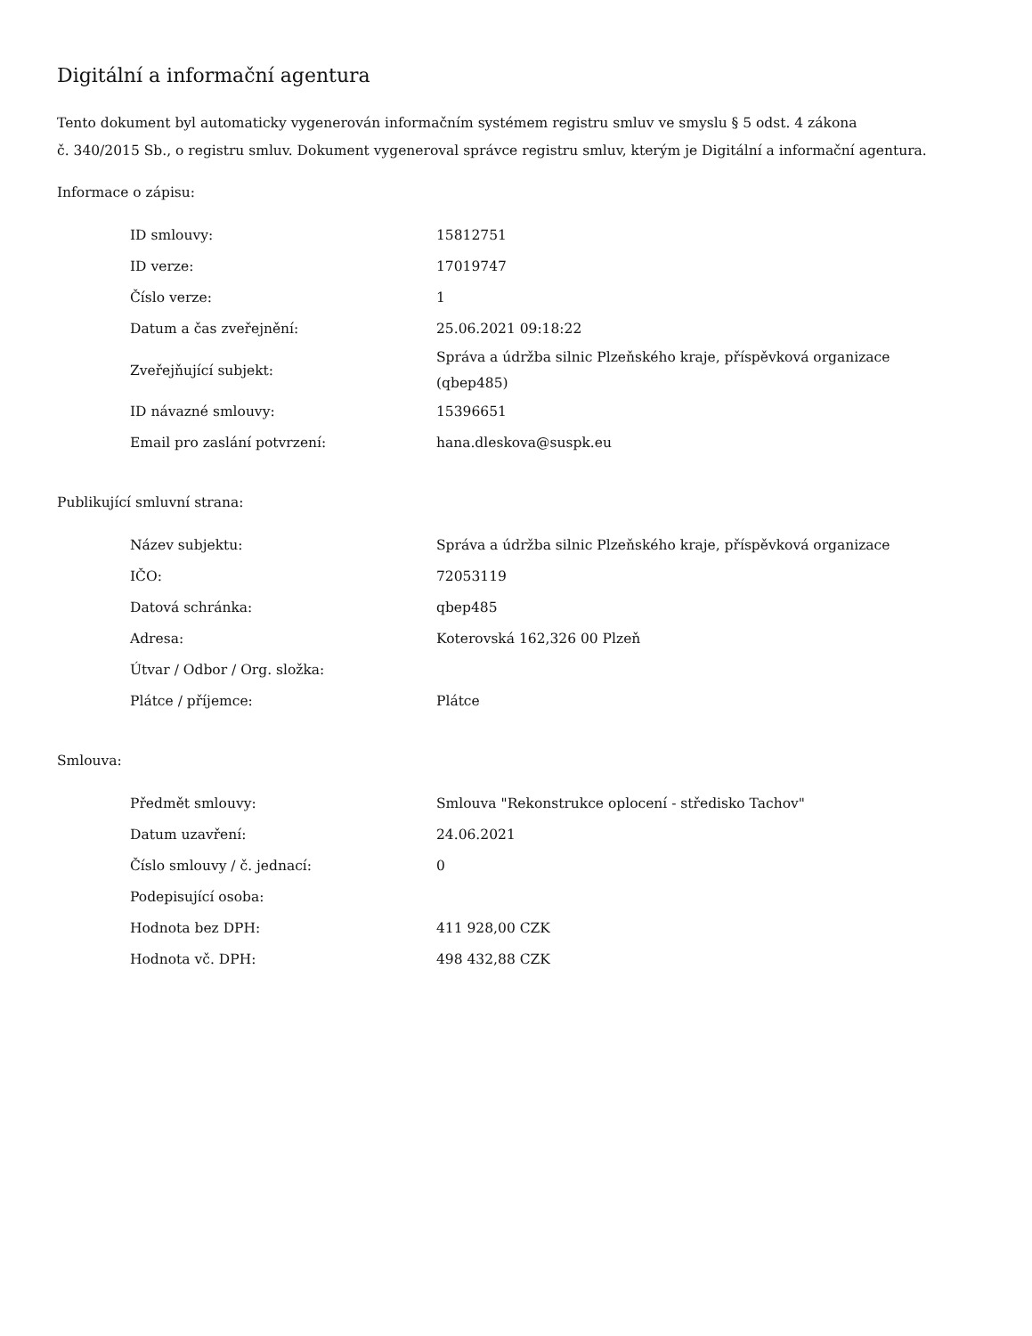Digitální a informační agentura
Tento dokument byl automaticky vygenerován informačním systémem registru smluv ve smyslu § 5 odst. 4 zákona
č. 340/2015 Sb., o registru smluv. Dokument vygeneroval správce registru smluv, kterým je Digitální a informační agentura.
Informace o zápisu:
| ID smlouvy: | 15812751 |
| ID verze: | 17019747 |
| Číslo verze: | 1 |
| Datum a čas zveřejnění: | 25.06.2021 09:18:22 |
| Zveřejňující subjekt: | Správa a údržba silnic Plzeňského kraje, příspěvková organizace (qbep485) |
| ID návazné smlouvy: | 15396651 |
| Email pro zaslání potvrzení: | hana.dleskova@suspk.eu |
Publikující smluvní strana:
| Název subjektu: | Správa a údržba silnic Plzeňského kraje, příspěvková organizace |
| IČO: | 72053119 |
| Datová schránka: | qbep485 |
| Adresa: | Koterovská 162,326 00 Plzeň |
| Útvar / Odbor / Org. složka: | |
| Plátce / příjemce: | Plátce |
Smlouva:
| Předmět smlouvy: | Smlouva "Rekonstrukce oplocení - středisko Tachov" |
| Datum uzavření: | 24.06.2021 |
| Číslo smlouvy / č. jednací: | 0 |
| Podepisující osoba: | |
| Hodnota bez DPH: | 411 928,00 CZK |
| Hodnota vč. DPH: | 498 432,88 CZK |